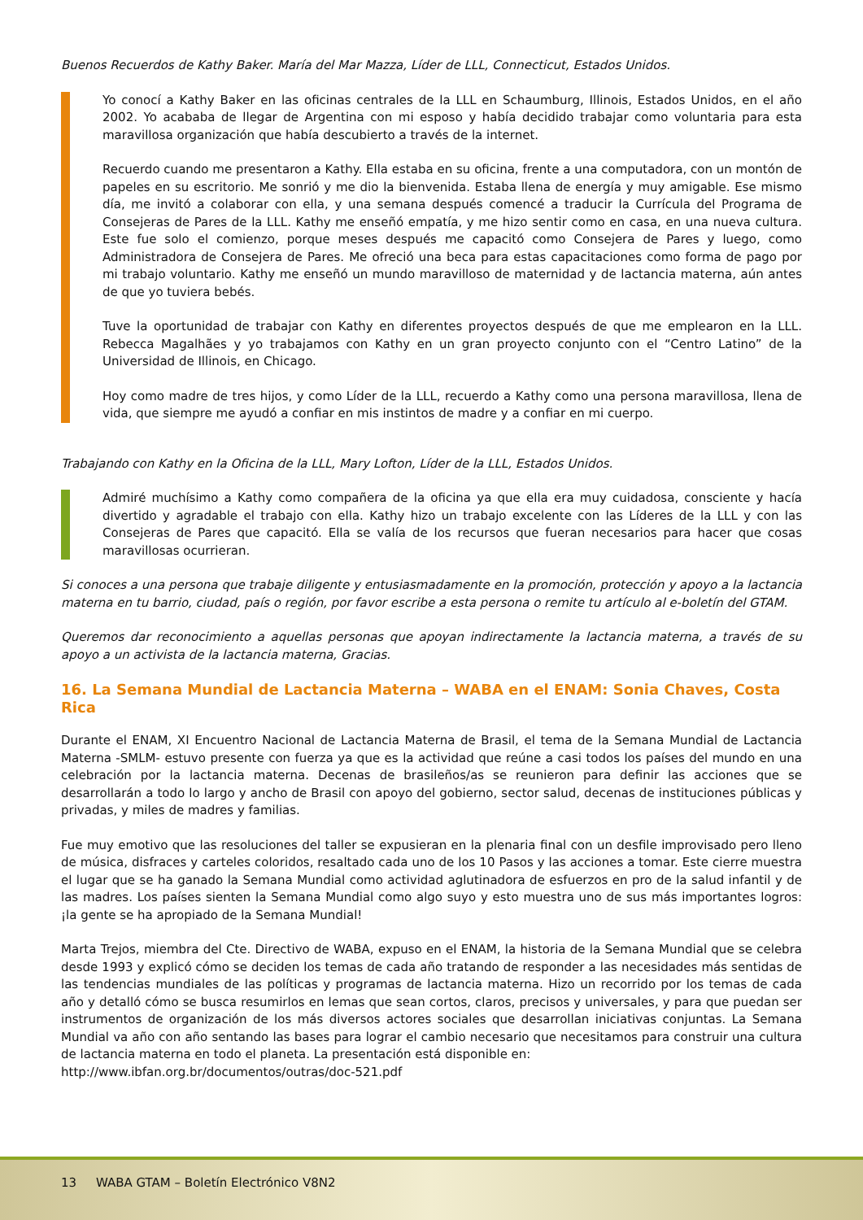Buenos Recuerdos de Kathy Baker. María del Mar Mazza, Líder de LLL, Connecticut, Estados Unidos.
Yo conocí a Kathy Baker en las oficinas centrales de la LLL en Schaumburg, Illinois, Estados Unidos, en el año 2002. Yo acababa de llegar de Argentina con mi esposo y había decidido trabajar como voluntaria para esta maravillosa organización que había descubierto a través de la internet.
Recuerdo cuando me presentaron a Kathy. Ella estaba en su oficina, frente a una computadora, con un montón de papeles en su escritorio. Me sonrió y me dio la bienvenida. Estaba llena de energía y muy amigable. Ese mismo día, me invitó a colaborar con ella, y una semana después comencé a traducir la Currícula del Programa de Consejeras de Pares de la LLL. Kathy me enseñó empatía, y me hizo sentir como en casa, en una nueva cultura. Este fue solo el comienzo, porque meses después me capacitó como Consejera de Pares y luego, como Administradora de Consejera de Pares. Me ofreció una beca para estas capacitaciones como forma de pago por mi trabajo voluntario. Kathy me enseñó un mundo maravilloso de maternidad y de lactancia materna, aún antes de que yo tuviera bebés.
Tuve la oportunidad de trabajar con Kathy en diferentes proyectos después de que me emplearon en la LLL. Rebecca Magalhães y yo trabajamos con Kathy en un gran proyecto conjunto con el “Centro Latino” de la Universidad de Illinois, en Chicago.
Hoy como madre de tres hijos, y como Líder de la LLL, recuerdo a Kathy como una persona maravillosa, llena de vida, que siempre me ayudó a confiar en mis instintos de madre y a confiar en mi cuerpo.
Trabajando con Kathy en la Oficina de la LLL, Mary Lofton, Líder de la LLL, Estados Unidos.
Admiré muchísimo a Kathy como compañera de la oficina ya que ella era muy cuidadosa, consciente y hacía divertido y agradable el trabajo con ella. Kathy hizo un trabajo excelente con las Líderes de la LLL y con las Consejeras de Pares que capacitó. Ella se valía de los recursos que fueran necesarios para hacer que cosas maravillosas ocurrieran.
Si conoces a una persona que trabaje diligente y entusiasmadamente en la promoción, protección y apoyo a la lactancia materna en tu barrio, ciudad, país o región, por favor escribe a esta persona o remite tu artículo al e-boletín del GTAM.
Queremos dar reconocimiento a aquellas personas que apoyan indirectamente la lactancia materna, a través de su apoyo a un activista de la lactancia materna, Gracias.
16. La Semana Mundial de Lactancia Materna – WABA en el ENAM: Sonia Chaves, Costa Rica
Durante el ENAM, XI Encuentro Nacional de Lactancia Materna de Brasil, el tema de la Semana Mundial de Lactancia Materna -SMLM- estuvo presente con fuerza ya que es la actividad que reúne a casi todos los países del mundo en una celebración por la lactancia materna. Decenas de brasileños/as se reunieron para definir las acciones que se desarrollarán a todo lo largo y ancho de Brasil con apoyo del gobierno, sector salud, decenas de instituciones públicas y privadas, y miles de madres y familias.
Fue muy emotivo que las resoluciones del taller se expusieran en la plenaria final con un desfile improvisado pero lleno de música, disfraces y carteles coloridos, resaltado cada uno de los 10 Pasos y las acciones a tomar. Este cierre muestra el lugar que se ha ganado la Semana Mundial como actividad aglutinadora de esfuerzos en pro de la salud infantil y de las madres. Los países sienten la Semana Mundial como algo suyo y esto muestra uno de sus más importantes logros: ¡la gente se ha apropiado de la Semana Mundial!
Marta Trejos, miembra del Cte. Directivo de WABA, expuso en el ENAM, la historia de la Semana Mundial que se celebra desde 1993 y explicó cómo se deciden los temas de cada año tratando de responder a las necesidades más sentidas de las tendencias mundiales de las políticas y programas de lactancia materna. Hizo un recorrido por los temas de cada año y detalló cómo se busca resumirlos en lemas que sean cortos, claros, precisos y universales, y para que puedan ser instrumentos de organización de los más diversos actores sociales que desarrollan iniciativas conjuntas. La Semana Mundial va año con año sentando las bases para lograr el cambio necesario que necesitamos para construir una cultura de lactancia materna en todo el planeta. La presentación está disponible en:
http://www.ibfan.org.br/documentos/outras/doc-521.pdf
13 WABA GTAM – Boletín Electrónico V8N2